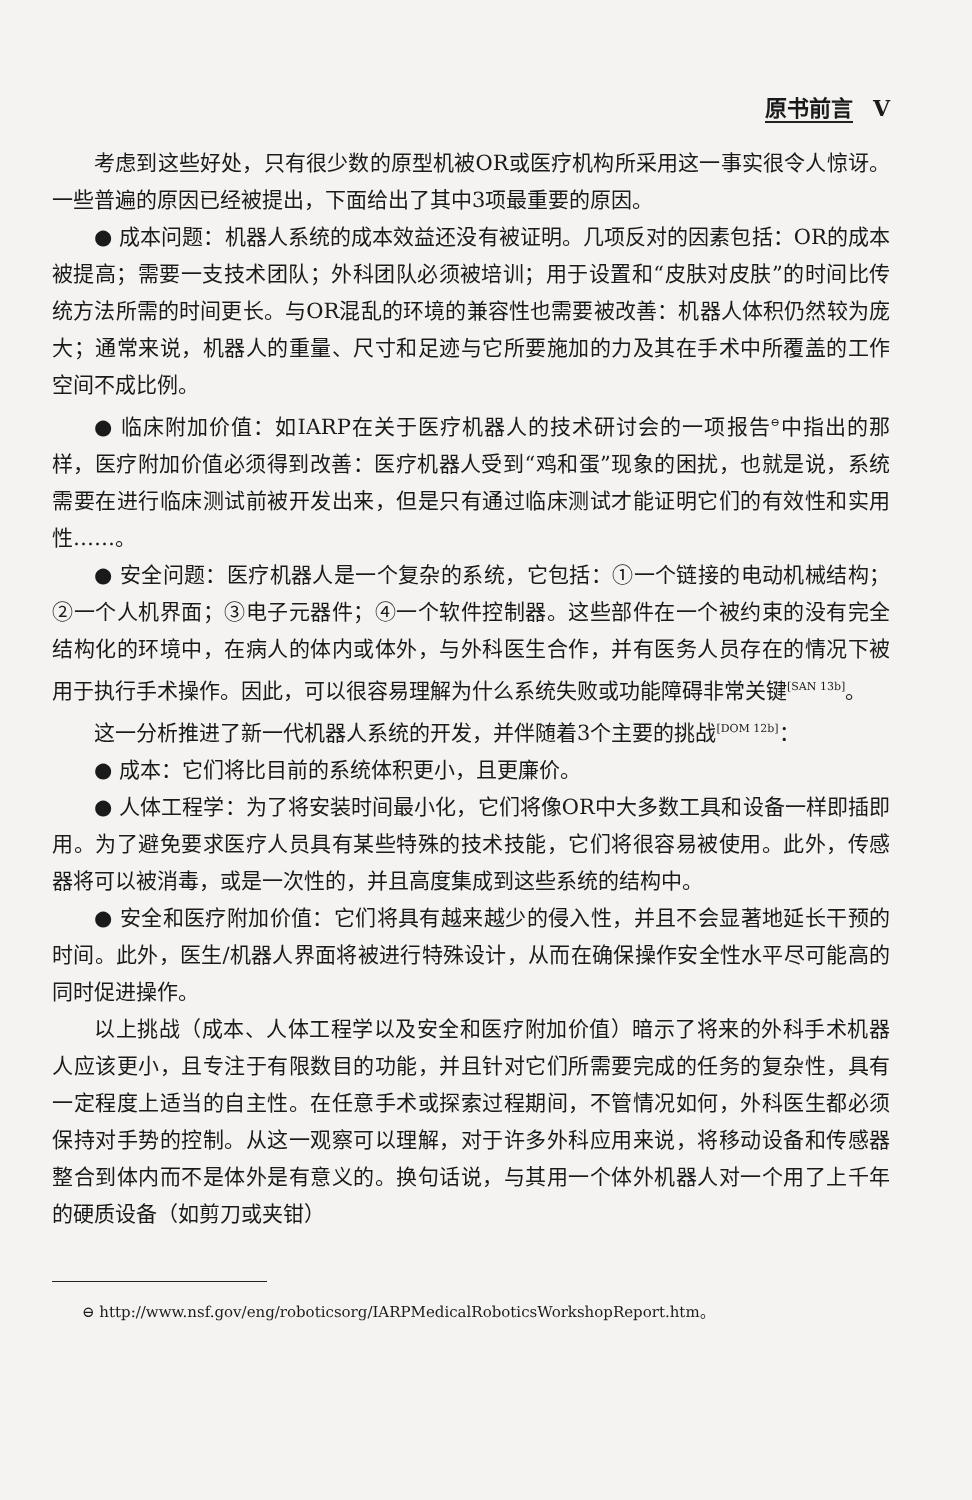原书前言 V
考虑到这些好处，只有很少数的原型机被OR或医疗机构所采用这一事实很令人惊讶。一些普遍的原因已经被提出，下面给出了其中3项最重要的原因。
● 成本问题：机器人系统的成本效益还没有被证明。几项反对的因素包括：OR的成本被提高；需要一支技术团队；外科团队必须被培训；用于设置和“皮肤对皮肤”的时间比传统方法所需的时间更长。与OR混乱的环境的兼容性也需要被改善：机器人体积仍然较为庞大；通常来说，机器人的重量、尺寸和足迹与它所要施加的力及其在手术中所覆盖的工作空间不成比例。
● 临床附加价值：如IARP在关于医疗机器人的技术研讨会的一项报告<sup>⊖</sup>中指出的那样，医疗附加价值必须得到改善：医疗机器人受到“鸡和蛋”现象的困扰，也就是说，系统需要在进行临床测试前被开发出来，但是只有通过临床测试才能证明它们的有效性和实用性……。
● 安全问题：医疗机器人是一个复杂的系统，它包括：①一个链接的电动机械结构；②一个人机界面；③电子元器件；④一个软件控制器。这些部件在一个被约束的没有完全结构化的环境中，在病人的体内或体外，与外科医生合作，并有医务人员存在的情况下被用于执行手术操作。因此，可以很容易理解为什么系统失败或功能障碍非常关键<sup>[SAN 13b]</sup>。
这一分析推进了新一代机器人系统的开发，并伴随着3个主要的挑战<sup>[DOM 12b]</sup>：
● 成本：它们将比目前的系统体积更小，且更廉价。
● 人体工程学：为了将安装时间最小化，它们将像OR中大多数工具和设备一样即插即用。为了避免要求医疗人员具有某些特殊的技术技能，它们将很容易被使用。此外，传感器将可以被消毒，或是一次性的，并且高度集成到这些系统的结构中。
● 安全和医疗附加价值：它们将具有越来越少的侵入性，并且不会显著地延长干预的时间。此外，医生/机器人界面将被进行特殊设计，从而在确保操作安全性水平尽可能高的同时促进操作。
以上挑战（成本、人体工程学以及安全和医疗附加价值）暗示了将来的外科手术机器人应该更小，且专注于有限数目的功能，并且针对它们所需要完成的任务的复杂性，具有一定程度上适当的自主性。在任意手术或探索过程期间，不管情况如何，外科医生都必须保持对手势的控制。从这一观察可以理解，对于许多外科应用来说，将移动设备和传感器整合到体内而不是体外是有意义的。换句话说，与其用一个体外机器人对一个用了上千年的硬质设备（如剪刀或夹钳）
⊖ http://www.nsf.gov/eng/roboticsorg/IARPMedicalRoboticsWorkshopReport.htm。